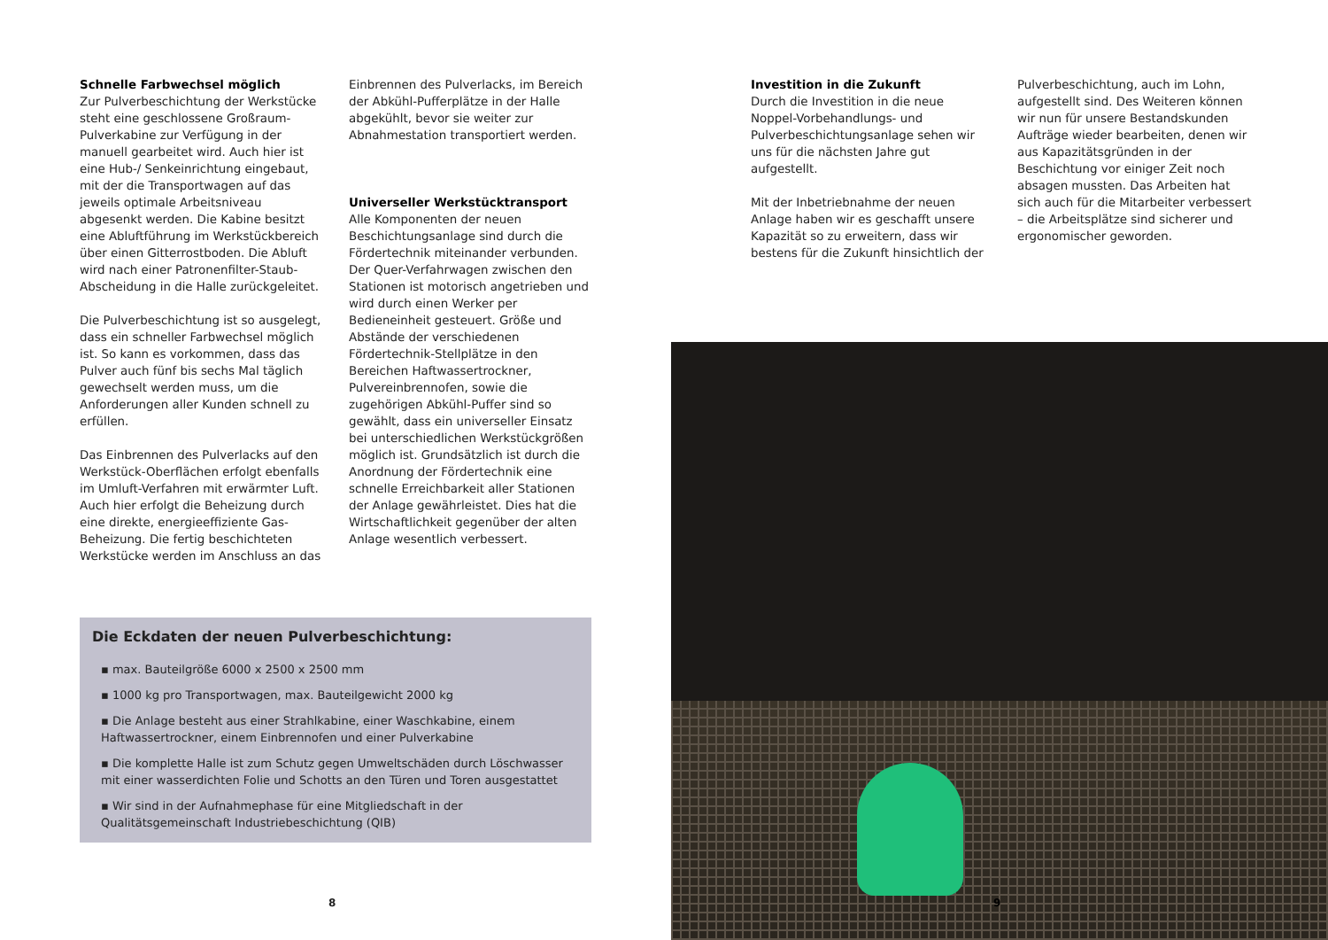Schnelle Farbwechsel möglich
Zur Pulverbeschichtung der Werkstücke steht eine geschlossene Großraum-Pulverkabine zur Verfügung in der manuell gearbeitet wird. Auch hier ist eine Hub-/ Senkeinrichtung eingebaut, mit der die Transportwagen auf das jeweils optimale Arbeitsniveau abgesenkt werden. Die Kabine besitzt eine Abluftführung im Werkstückbereich über einen Gitterrostboden. Die Abluft wird nach einer Patronenfilter-Staub-Abscheidung in die Halle zurückgeleitet.
Die Pulverbeschichtung ist so ausgelegt, dass ein schneller Farbwechsel möglich ist. So kann es vorkommen, dass das Pulver auch fünf bis sechs Mal täglich gewechselt werden muss, um die Anforderungen aller Kunden schnell zu erfüllen.
Das Einbrennen des Pulverlacks auf den Werkstück-Oberflächen erfolgt ebenfalls im Umluft-Verfahren mit erwärmter Luft. Auch hier erfolgt die Beheizung durch eine direkte, energieeffiziente Gas-Beheizung. Die fertig beschichteten Werkstücke werden im Anschluss an das
Einbrennen des Pulverlacks, im Bereich der Abkühl-Pufferplätze in der Halle abgekühlt, bevor sie weiter zur Abnahmestation transportiert werden.
Universeller Werkstücktransport
Alle Komponenten der neuen Beschichtungsanlage sind durch die Fördertechnik miteinander verbunden. Der Quer-Verfahrwagen zwischen den Stationen ist motorisch angetrieben und wird durch einen Werker per Bedieneinheit gesteuert. Größe und Abstände der verschiedenen Fördertechnik-Stellplätze in den Bereichen Haftwassertrockner, Pulvereinbrennofen, sowie die zugehörigen Abkühl-Puffer sind so gewählt, dass ein universeller Einsatz bei unterschiedlichen Werkstückgrößen möglich ist. Grundsätzlich ist durch die Anordnung der Fördertechnik eine schnelle Erreichbarkeit aller Stationen der Anlage gewährleistet. Dies hat die Wirtschaftlichkeit gegenüber der alten Anlage wesentlich verbessert.
Die Eckdaten der neuen Pulverbeschichtung:
▪ max. Bauteilgröße 6000 x 2500 x 2500 mm
▪ 1000 kg pro Transportwagen, max. Bauteilgewicht 2000 kg
▪ Die Anlage besteht aus einer Strahlkabine, einer Waschkabine, einem Haftwassertrockner, einem Einbrennofen und einer Pulverkabine
▪ Die komplette Halle ist zum Schutz gegen Umweltschäden durch Löschwasser mit einer wasserdichten Folie und Schotts an den Türen und Toren ausgestattet
▪ Wir sind in der Aufnahmephase für eine Mitgliedschaft in der Qualitätsgemeinschaft Industriebeschichtung (QIB)
8
Investition in die Zukunft
Durch die Investition in die neue Noppel-Vorbehandlungs- und Pulverbeschichtungsanlage sehen wir uns für die nächsten Jahre gut aufgestellt.
Mit der Inbetriebnahme der neuen Anlage haben wir es geschafft unsere Kapazität so zu erweitern, dass wir bestens für die Zukunft hinsichtlich der
Pulverbeschichtung, auch im Lohn, aufgestellt sind. Des Weiteren können wir nun für unsere Bestandskunden Aufträge wieder bearbeiten, denen wir aus Kapazitätsgründen in der Beschichtung vor einiger Zeit noch absagen mussten. Das Arbeiten hat sich auch für die Mitarbeiter verbessert – die Arbeitsplätze sind sicherer und ergonomischer geworden.
9